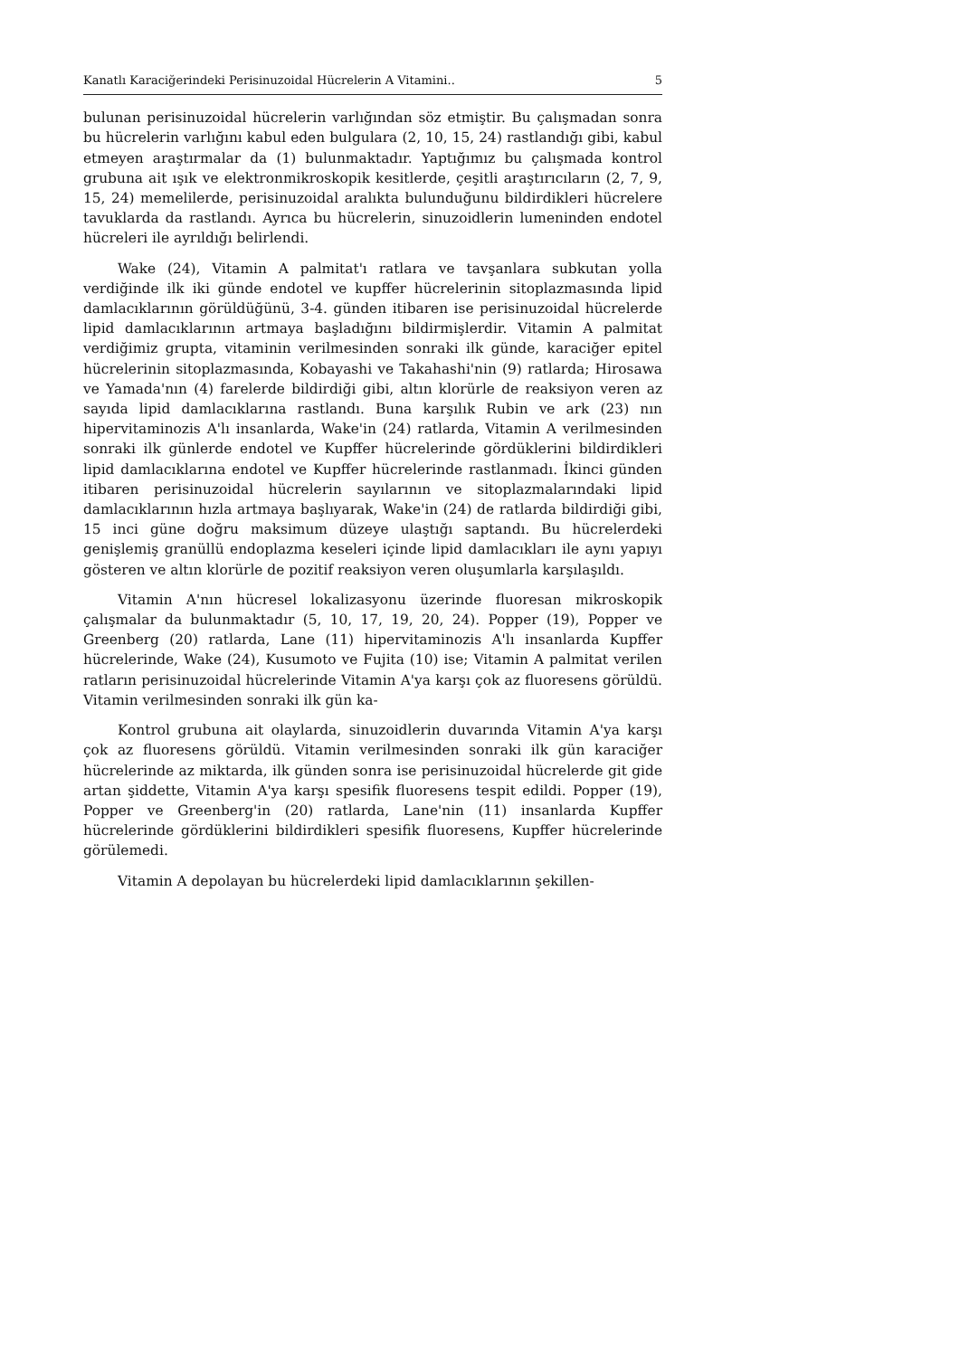Kanatlı Karaciğerindeki Perisinuzoidal Hücrelerin A Vitamini.. 5
bulunan perisinuzoidal hücrelerin varlığından söz etmiştir. Bu çalışmadan sonra bu hücrelerin varlığını kabul eden bulgulara (2, 10, 15, 24) rastlandığı gibi, kabul etmeyen araştırmalar da (1) bulunmaktadır. Yaptığımız bu çalışmada kontrol grubuna ait ışık ve elektronmikroskopik kesitlerde, çeşitli araştırıcıların (2, 7, 9, 15, 24) memelilerde, perisinuzoidal aralıkta bulunduğunu bildirdikleri hücrelere tavuklarda da rastlandı. Ayrıca bu hücrelerin, sinuzoidlerin lumeninden endotel hücreleri ile ayrıldığı belirlendi.
Wake (24), Vitamin A palmitat'ı ratlara ve tavşanlara subkutan yolla verdiğinde ilk iki günde endotel ve kupffer hücrelerinin sitoplazmasında lipid damlacıklarının görüldüğünü, 3-4. günden itibaren ise perisinuzoidal hücrelerde lipid damlacıklarının artmaya başladığını bildirmişlerdir. Vitamin A palmitat verdiğimiz grupta, vitaminin verilmesinden sonraki ilk günde, karaciğer epitel hücrelerinin sitoplazmasında, Kobayashi ve Takahashi'nin (9) ratlarda; Hirosawa ve Yamada'nın (4) farelerde bildirdiği gibi, altın klorürle de reaksiyon veren az sayıda lipid damlacıklarına rastlandı. Buna karşılık Rubin ve ark (23) nın hipervitaminozis A'lı insanlarda, Wake'in (24) ratlarda, Vitamin A verilmesinden sonraki ilk günlerde endotel ve Kupffer hücrelerinde gördüklerini bildirdikleri lipid damlacıklarına endotel ve Kupffer hücrelerinde rastlanmadı. İkinci günden itibaren perisinuzoidal hücrelerin sayılarının ve sitoplazmalarındaki lipid damlacıklarının hızla artmaya başlıyarak, Wake'in (24) de ratlarda bildirdiği gibi, 15 inci güne doğru maksimum düzeye ulaştığı saptandı. Bu hücrelerdeki genişlemiş granüllü endoplazma keseleri içinde lipid damlacıkları ile aynı yapıyı gösteren ve altın klorürle de pozitif reaksiyon veren oluşumlarla karşılaşıldı.
Vitamin A'nın hücresel lokalizasyonu üzerinde fluoresan mikroskopik çalışmalar da bulunmaktadır (5, 10, 17, 19, 20, 24). Popper (19), Popper ve Greenberg (20) ratlarda, Lane (11) hipervitaminozis A'lı insanlarda Kupffer hücrelerinde, Wake (24), Kusumoto ve Fujita (10) ise; Vitamin A palmitat verilen ratların perisinuzoidal hücrelerinde Vitamin A'ya karşı çok az fluoresens görüldü. Vitamin verilmesinden sonraki ilk gün ka-
Kontrol grubuna ait olaylarda, sinuzoidlerin duvarında Vitamin A'ya karşı çok az fluoresens görüldü. Vitamin verilmesinden sonraki ilk gün karaciğer hücrelerinde az miktarda, ilk günden sonra ise perisinuzoidal hücrelerde git gide artan şiddette, Vitamin A'ya karşı spesifik fluoresens tespit edildi. Popper (19), Popper ve Greenberg'in (20) ratlarda, Lane'nin (11) insanlarda Kupffer hücrelerinde gördüklerini bildirdikleri spesifik fluoresens, Kupffer hücrelerinde görülemedi.
Vitamin A depolayan bu hücrelerdeki lipid damlacıklarının şekillen-